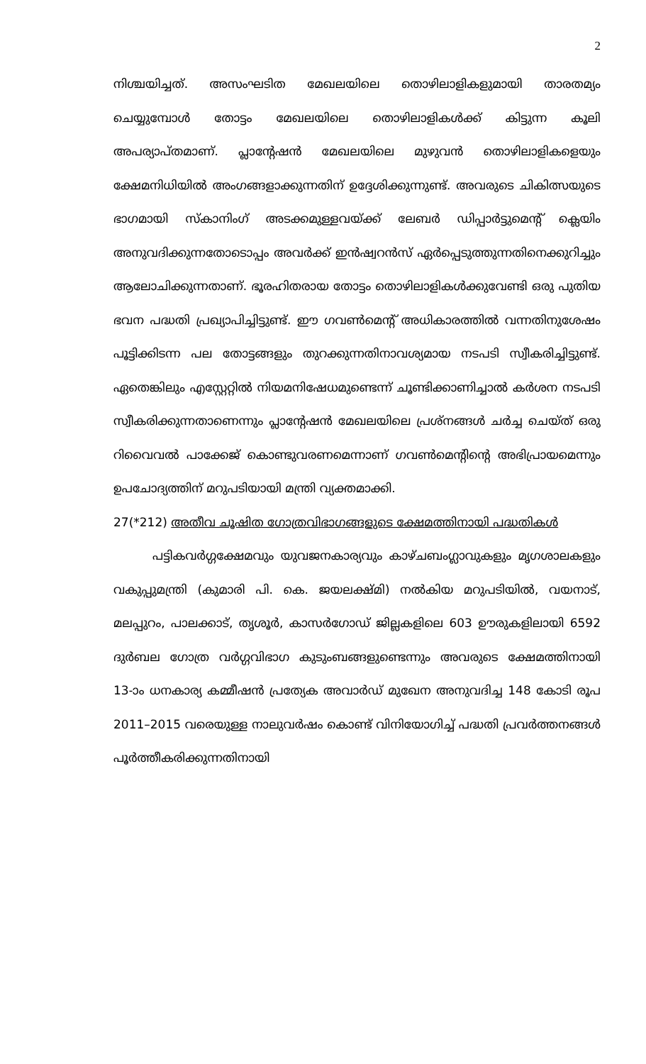2
നിശ്ചയിച്ചത്. അസംഘടിത മേഖലയിലെ തൊഴിലാളികളുമായി താരതമ്യം ചെയ്യുമ്പോൾ തോട്ടം മേഖലയിലെ തൊഴിലാളികൾക്ക് കിട്ടുന്ന കൂലി അപര്യാപ്തമാണ്. പ്ലാന്റേഷൻ മേഖലയിലെ മുഴുവൻ തൊഴിലാളികളെയും ക്ഷേമനിധിയിൽ അംഗങ്ങളാക്കുന്നതിന് ഉദ്ദേശിക്കുന്നുണ്ട്. അവരുടെ ചികിത്സയുടെ ഭാഗമായി സ്കാനിംഗ് അടക്കമുള്ളവയ്ക്ക് ലേബർ ഡിപ്പാർട്ടുമെന്റ് ക്ലെയിം അനുവദിക്കുന്നതോടൊപ്പം അവർക്ക് ഇൻഷ്വറൻസ് ഏർപ്പെടുത്തുന്നതിനെക്കുറിച്ചും ആലോചിക്കുന്നതാണ്. ഭൂരഹിതരായ തോട്ടം തൊഴിലാളികൾക്കുവേണ്ടി ഒരു പുതിയ ഭവന പദ്ധതി പ്രഖ്യാപിച്ചിട്ടുണ്ട്. ഈ ഗവൺമെന്റ് അധികാരത്തിൽ വന്നതിനുശേഷം പൂട്ടിക്കിടന്ന പല തോട്ടങ്ങളും തുറക്കുന്നതിനാവശ്യമായ നടപടി സ്വീകരിച്ചിട്ടുണ്ട്. ഏതെങ്കിലും എസ്റ്റേറ്റിൽ നിയമനിഷേധമുണ്ടെന്ന് ചൂണ്ടിക്കാണിച്ചാൽ കർശന നടപടി സ്വീകരിക്കുന്നതാണെന്നും പ്ലാന്റേഷൻ മേഖലയിലെ പ്രശ്നങ്ങൾ ചർച്ച ചെയ്ത് ഒരു റിവൈവൽ പാക്കേജ് കൊണ്ടുവരണമെന്നാണ് ഗവൺമെന്റിന്റെ അഭിപ്രായമെന്നും ഉപചോദ്യത്തിന് മറുപടിയായി മന്ത്രി വ്യക്തമാക്കി.
27(*212) അതീവ ചൂഷിത ഗോത്രവിഭാഗങ്ങളുടെ ക്ഷേമത്തിനായി പദ്ധതികൾ
പട്ടികവർഗ്ഗക്ഷേമവും യുവജനകാര്യവും കാഴ്ചബംഗ്ലാവുകളും മൃഗശാലകളും വകുപ്പുമന്ത്രി (കുമാരി പി. കെ. ജയലക്ഷ്മി) നൽകിയ മറുപടിയിൽ, വയനാട്, മലപ്പുറം, പാലക്കാട്, തൃശൂർ, കാസർഗോഡ് ജില്ലകളിലെ 603 ഊരുകളിലായി 6592 ദുർബല ഗോത്ര വർഗ്ഗവിഭാഗ കുടുംബങ്ങളുണ്ടെന്നും അവരുടെ ക്ഷേമത്തിനായി 13-ാം ധനകാര്യ കമ്മീഷൻ പ്രത്യേക അവാർഡ് മുഖേന അനുവദിച്ച 148 കോടി രൂപ 2011–2015 വരെയുള്ള നാലുവർഷം കൊണ്ട് വിനിയോഗിച്ച് പദ്ധതി പ്രവർത്തനങ്ങൾ പൂർത്തീകരിക്കുന്നതിനായി